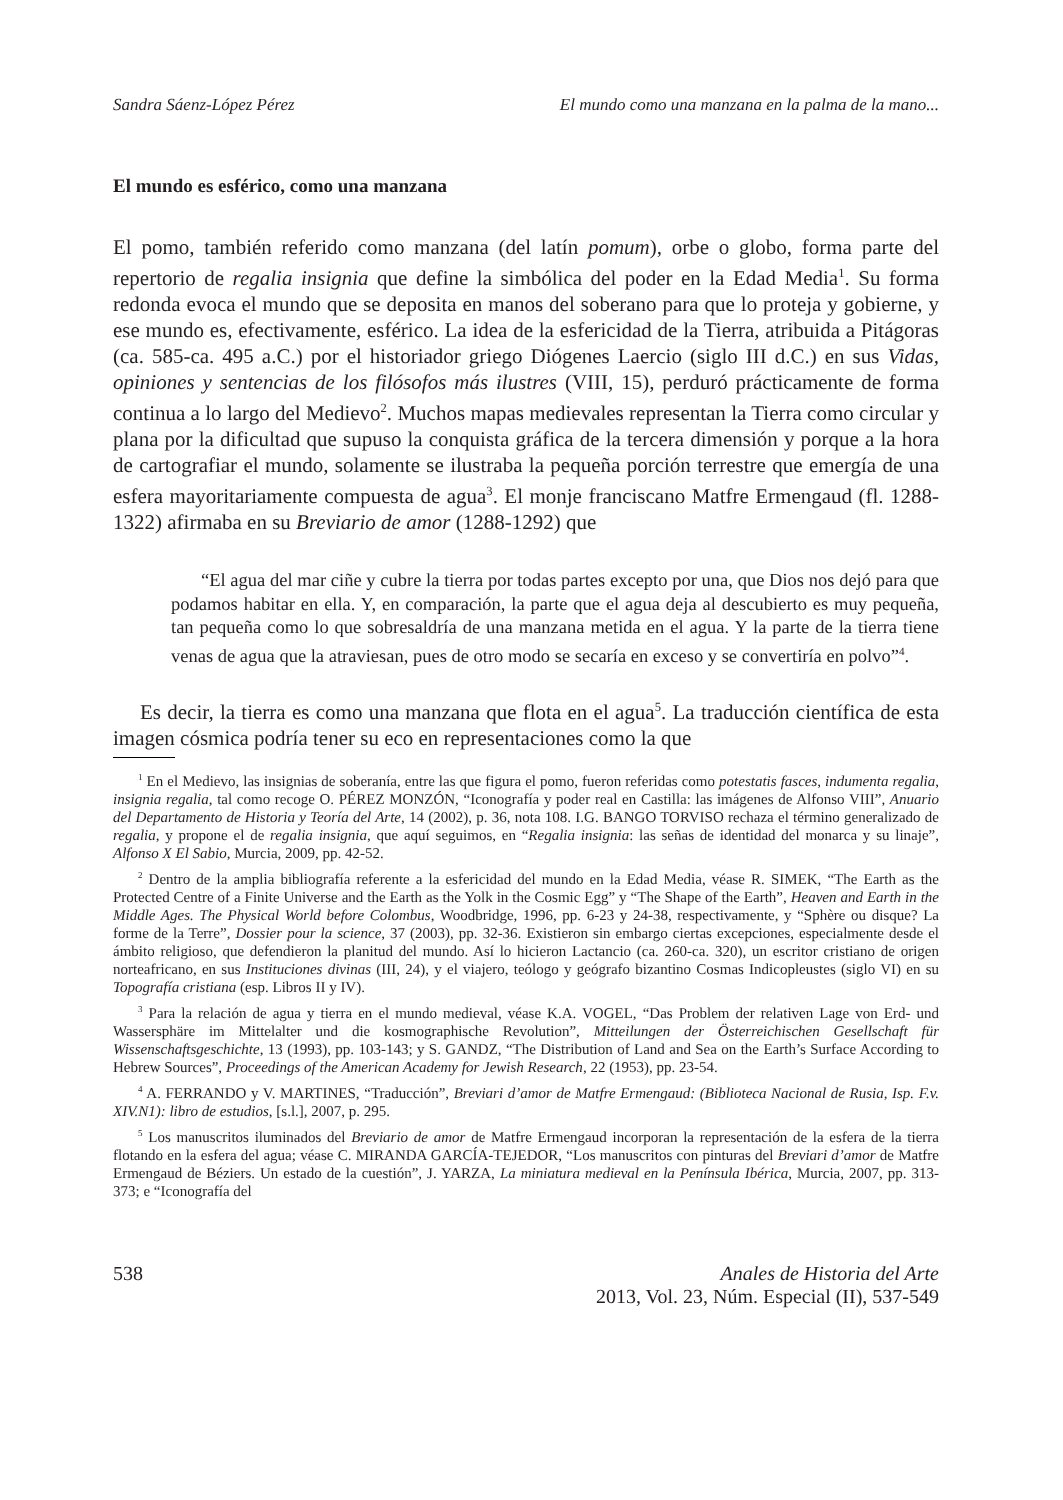Sandra Sáenz-López Pérez El mundo como una manzana en la palma de la mano...
El mundo es esférico, como una manzana
El pomo, también referido como manzana (del latín pomum), orbe o globo, forma parte del repertorio de regalia insignia que define la simbólica del poder en la Edad Media<sup>1</sup>. Su forma redonda evoca el mundo que se deposita en manos del soberano para que lo proteja y gobierne, y ese mundo es, efectivamente, esférico. La idea de la esfericidad de la Tierra, atribuida a Pitágoras (ca. 585-ca. 495 a.C.) por el historiador griego Diógenes Laercio (siglo III d.C.) en sus Vidas, opiniones y sentencias de los filósofos más ilustres (VIII, 15), perduró prácticamente de forma continua a lo largo del Medievo<sup>2</sup>. Muchos mapas medievales representan la Tierra como circular y plana por la dificultad que supuso la conquista gráfica de la tercera dimensión y porque a la hora de cartografiar el mundo, solamente se ilustraba la pequeña porción terrestre que emergía de una esfera mayoritariamente compuesta de agua<sup>3</sup>. El monje franciscano Matfre Ermengaud (fl. 1288-1322) afirmaba en su Breviario de amor (1288-1292) que
“El agua del mar ciñe y cubre la tierra por todas partes excepto por una, que Dios nos dejó para que podamos habitar en ella. Y, en comparación, la parte que el agua deja al descubierto es muy pequeña, tan pequeña como lo que sobresaldría de una manzana metida en el agua. Y la parte de la tierra tiene venas de agua que la atraviesan, pues de otro modo se secaría en exceso y se convertiría en polvo”<sup>4</sup>.
Es decir, la tierra es como una manzana que flota en el agua<sup>5</sup>. La traducción científica de esta imagen cósmica podría tener su eco en representaciones como la que
<sup>1</sup> En el Medievo, las insignias de soberanía, entre las que figura el pomo, fueron referidas como potestatis fasces, indumenta regalia, insignia regalia, tal como recoge O. PÉREZ MONZÓN, “Iconografía y poder real en Castilla: las imágenes de Alfonso VIII”, Anuario del Departamento de Historia y Teoría del Arte, 14 (2002), p. 36, nota 108. I.G. BANGO TORVISO rechaza el término generalizado de regalia, y propone el de regalia insignia, que aquí seguimos, en “Regalia insignia: las señas de identidad del monarca y su linaje”, Alfonso X El Sabio, Murcia, 2009, pp. 42-52.
<sup>2</sup> Dentro de la amplia bibliografía referente a la esfericidad del mundo en la Edad Media, véase R. SIMEK, “The Earth as the Protected Centre of a Finite Universe and the Earth as the Yolk in the Cosmic Egg” y “The Shape of the Earth”, Heaven and Earth in the Middle Ages. The Physical World before Colombus, Woodbridge, 1996, pp. 6-23 y 24-38, respectivamente, y “Sphère ou disque? La forme de la Terre”, Dossier pour la science, 37 (2003), pp. 32-36. Existieron sin embargo ciertas excepciones, especialmente desde el ámbito religioso, que defendieron la planitud del mundo. Así lo hicieron Lactancio (ca. 260-ca. 320), un escritor cristiano de origen norteafricano, en sus Instituciones divinas (III, 24), y el viajero, teólogo y geógrafo bizantino Cosmas Indicopleustes (siglo VI) en su Topografía cristiana (esp. Libros II y IV).
<sup>3</sup> Para la relación de agua y tierra en el mundo medieval, véase K.A. VOGEL, “Das Problem der relativen Lage von Erd- und Wassersphäre im Mittelalter und die kosmographische Revolution”, Mitteilungen der Österreichischen Gesellschaft für Wissenschaftsgeschichte, 13 (1993), pp. 103-143; y S. GANDZ, “The Distribution of Land and Sea on the Earth’s Surface According to Hebrew Sources”, Proceedings of the American Academy for Jewish Research, 22 (1953), pp. 23-54.
<sup>4</sup> A. FERRANDO y V. MARTINES, “Traducción”, Breviari d’amor de Matfre Ermengaud: (Biblioteca Nacional de Rusia, Isp. F.v. XIV.N1): libro de estudios, [s.l.], 2007, p. 295.
<sup>5</sup> Los manuscritos iluminados del Breviario de amor de Matfre Ermengaud incorporan la representación de la esfera de la tierra flotando en la esfera del agua; véase C. MIRANDA GARCÍA-TEJEDOR, “Los manuscritos con pinturas del Breviari d’amor de Matfre Ermengaud de Béziers. Un estado de la cuestión”, J. YARZA, La miniatura medieval en la Península Ibérica, Murcia, 2007, pp. 313-373; e “Iconografía del
538 Anales de Historia del Arte
2013, Vol. 23, Núm. Especial (II), 537-549